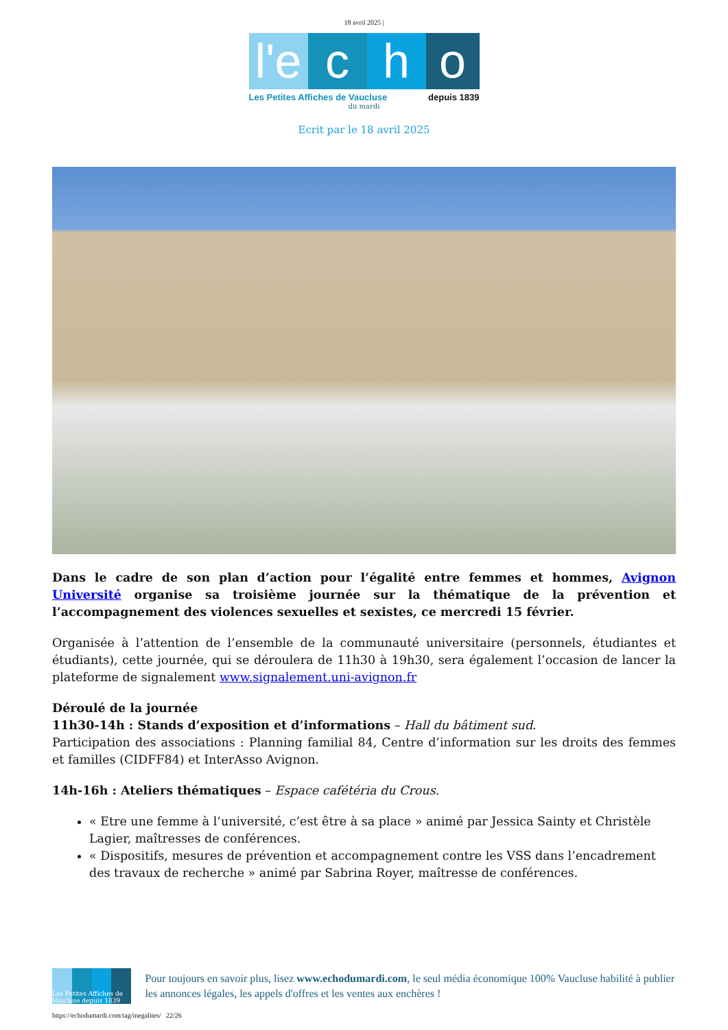18 avril 2025 |
l'e
c h o
Les Petites Affiches de Vaucluse depuis 1839
du mardi
Ecrit par le 18 avril 2025
Dans le cadre de son plan d’action pour l’égalité entre femmes et hommes, Avignon Université organise sa troisième journée sur la thématique de la prévention et l’accompagnement des violences sexuelles et sexistes, ce mercredi 15 février.
Organisée à l’attention de l’ensemble de la communauté universitaire (personnels, étudiantes et étudiants), cette journée, qui se déroulera de 11h30 à 19h30, sera également l’occasion de lancer la plateforme de signalement www.signalement.uni-avignon.fr
Déroulé de la journée
11h30-14h : Stands d’exposition et d’informations – Hall du bâtiment sud.
Participation des associations : Planning familial 84, Centre d’information sur les droits des femmes et familles (CIDFF84) et InterAsso Avignon.
14h-16h : Ateliers thématiques – Espace cafétéria du Crous.
« Etre une femme à l’université, c’est être à sa place » animé par Jessica Sainty et Christèle Lagier, maîtresses de conférences.
« Dispositifs, mesures de prévention et accompagnement contre les VSS dans l’encadrement des travaux de recherche » animé par Sabrina Royer, maîtresse de conférences.
Les Petites Affiches de Vaucluse depuis 1839
Pour toujours en savoir plus, lisez www.echodumardi.com, le seul média économique 100% Vaucluse habilité à publier les annonces légales, les appels d'offres et les ventes aux enchères !
https://echodumardi.com/tag/inegalites/ 22/26